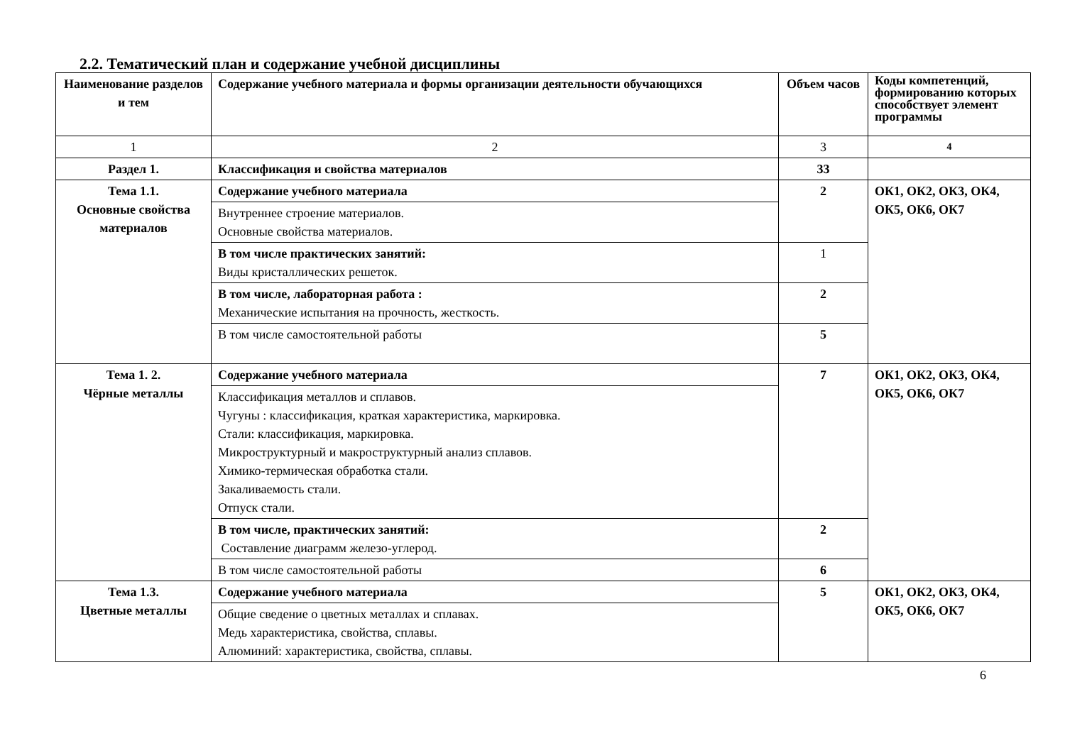2.2. Тематический план и содержание учебной дисциплины
| Наименование разделов и тем | Содержание учебного материала и формы организации деятельности обучающихся | Объем часов | Коды компетенций, формированию которых способствует элемент программы |
| --- | --- | --- | --- |
| 1 | 2 | 3 | 4 |
| Раздел 1. | Классификация и свойства материалов | 33 | |
| Тема 1.1. Основные свойства материалов | Содержание учебного материала | 2 | ОК1, ОК2, ОК3, ОК4, ОК5, ОК6, ОК7 |
| | Внутреннее строение материалов. Основные свойства материалов. | | |
| | В том числе практических занятий: Виды кристаллических решеток. | 1 | |
| | В том числе, лабораторная работа : Механические испытания на прочность, жесткость. | 2 | |
| | В том числе самостоятельной работы | 5 | |
| Тема 1. 2. Чёрные металлы | Содержание учебного материала | 7 | ОК1, ОК2, ОК3, ОК4, ОК5, ОК6, ОК7 |
| | Классификация металлов и сплавов. Чугуны : классификация, краткая характеристика, маркировка. Стали: классификация, маркировка. Микроструктурный и макроструктурный анализ сплавов. Химико-термическая обработка стали. Закаливаемость стали. Отпуск стали. | | |
| | В том числе, практических занятий: Составление диаграмм железо-углерод. | 2 | |
| | В том числе самостоятельной работы | 6 | |
| Тема 1.3. Цветные металлы | Содержание учебного материала | 5 | ОК1, ОК2, ОК3, ОК4, ОК5, ОК6, ОК7 |
| | Общие сведение о цветных металлах и сплавах. Медь характеристика, свойства, сплавы. Алюминий: характеристика, свойства, сплавы. | | |
6